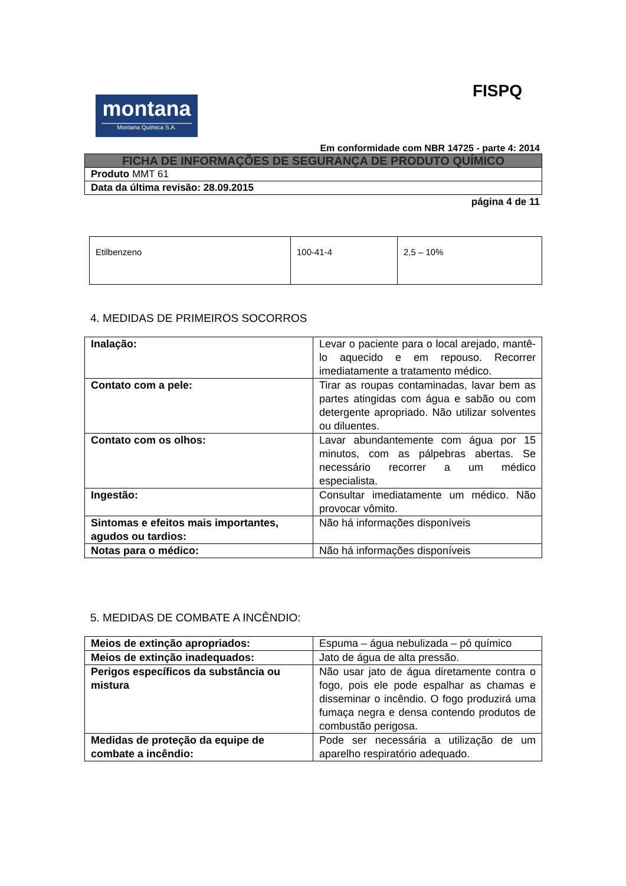montana
Montana Química S.A.
FISPQ
Em conformidade com NBR 14725 - parte 4: 2014
FICHA DE INFORMAÇÕES DE SEGURANÇA DE PRODUTO QUÍMICO
Produto MMT 61
Data da última revisão: 28.09.2015
página 4 de 11
| Etilbenzeno | 100-41-4 | 2,5 – 10% |
4. MEDIDAS DE PRIMEIROS SOCORROS
| Inalação: | Levar o paciente para o local arejado, mantê-lo aquecido e em repouso. Recorrer imediatamente a tratamento médico. |
| Contato com a pele: | Tirar as roupas contaminadas, lavar bem as partes atingidas com água e sabão ou com detergente apropriado. Não utilizar solventes ou diluentes. |
| Contato com os olhos: | Lavar abundantemente com água por 15 minutos, com as pálpebras abertas. Se necessário recorrer a um médico especialista. |
| Ingestão: | Consultar imediatamente um médico. Não provocar vômito. |
| Sintomas e efeitos mais importantes, agudos ou tardios: | Não há informações disponíveis |
| Notas para o médico: | Não há informações disponíveis |
5. MEDIDAS DE COMBATE A INCÊNDIO:
| Meios de extinção apropriados: | Espuma – água nebulizada – pó químico |
| Meios de extinção inadequados: | Jato de água de alta pressão. |
| Perigos específicos da substância ou mistura | Não usar jato de água diretamente contra o fogo, pois ele pode espalhar as chamas e disseminar o incêndio. O fogo produzirá uma fumaça negra e densa contendo produtos de combustão perigosa. |
| Medidas de proteção da equipe de combate a incêndio: | Pode ser necessária a utilização de um aparelho respiratório adequado. |